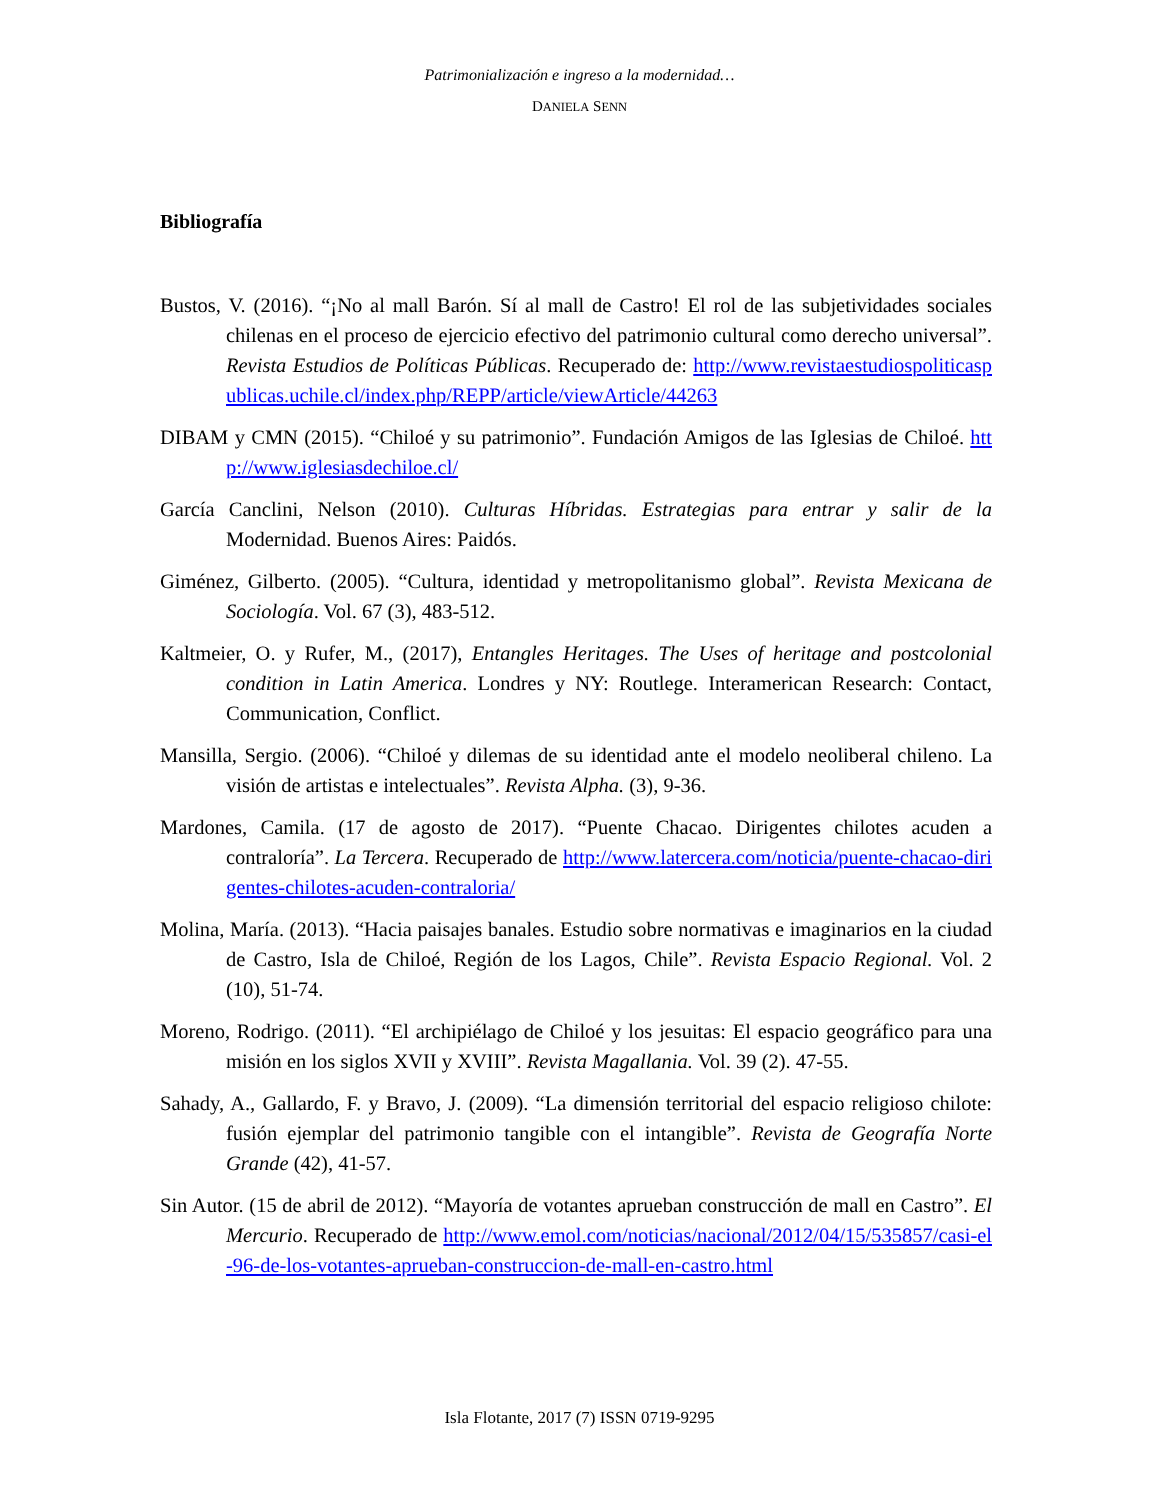Patrimonialización e ingreso a la modernidad…
DANIELA SENN
Bibliografía
Bustos, V. (2016). “¡No al mall Barón. Sí al mall de Castro! El rol de las subjetividades sociales chilenas en el proceso de ejercicio efectivo del patrimonio cultural como derecho universal”. Revista Estudios de Políticas Públicas. Recuperado de: http://www.revistaestudiospoliticaspublicas.uchile.cl/index.php/REPP/article/viewArticle/44263
DIBAM y CMN (2015). “Chiloé y su patrimonio”. Fundación Amigos de las Iglesias de Chiloé. http://www.iglesiasdechiloe.cl/
García Canclini, Nelson (2010). Culturas Híbridas. Estrategias para entrar y salir de la Modernidad. Buenos Aires: Paidós.
Giménez, Gilberto. (2005). “Cultura, identidad y metropolitanismo global”. Revista Mexicana de Sociología. Vol. 67 (3), 483-512.
Kaltmeier, O. y Rufer, M., (2017), Entangles Heritages. The Uses of heritage and postcolonial condition in Latin America. Londres y NY: Routlege. Interamerican Research: Contact, Communication, Conflict.
Mansilla, Sergio. (2006). “Chiloé y dilemas de su identidad ante el modelo neoliberal chileno. La visión de artistas e intelectuales”. Revista Alpha. (3), 9-36.
Mardones, Camila. (17 de agosto de 2017). “Puente Chacao. Dirigentes chilotes acuden a contraloría”. La Tercera. Recuperado de http://www.latercera.com/noticia/puente-chacao-dirigentes-chilotes-acuden-contraloria/
Molina, María. (2013). “Hacia paisajes banales. Estudio sobre normativas e imaginarios en la ciudad de Castro, Isla de Chiloé, Región de los Lagos, Chile”. Revista Espacio Regional. Vol. 2 (10), 51-74.
Moreno, Rodrigo. (2011). “El archipiélago de Chiloé y los jesuitas: El espacio geográfico para una misión en los siglos XVII y XVIII”. Revista Magallania. Vol. 39 (2). 47-55.
Sahady, A., Gallardo, F. y Bravo, J. (2009). “La dimensión territorial del espacio religioso chilote: fusión ejemplar del patrimonio tangible con el intangible”. Revista de Geografía Norte Grande (42), 41-57.
Sin Autor. (15 de abril de 2012). “Mayoría de votantes aprueban construcción de mall en Castro”. El Mercurio. Recuperado de http://www.emol.com/noticias/nacional/2012/04/15/535857/casi-el-96-de-los-votantes-aprueban-construccion-de-mall-en-castro.html
Isla Flotante, 2017 (7) ISSN 0719-9295